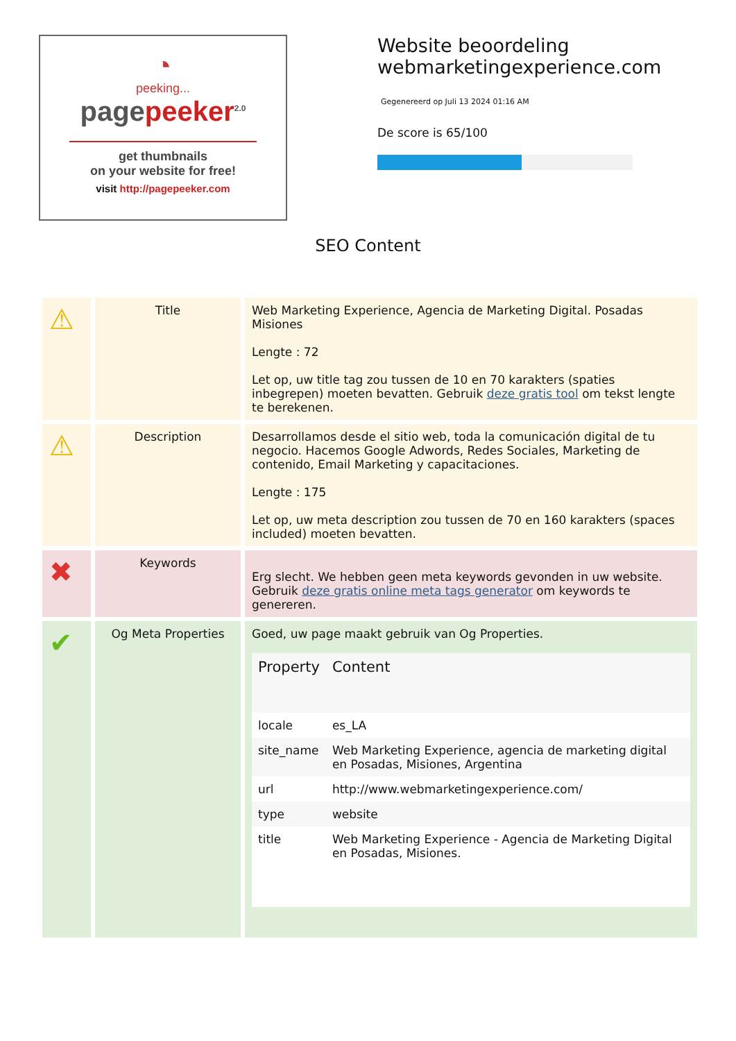◔
peeking...
pagepeeker<sup>2.0</sup>
get thumbnails
on your website for free!
visit http://pagepeeker.com
Website beoordeling
webmarketingexperience.com
Gegenereerd op Juli 13 2024 01:16 AM
De score is 65/100
SEO Content
| ⚠ | Title | Web Marketing Experience, Agencia de Marketing Digital. Posadas Misiones Lengte : 72 Let op, uw title tag zou tussen de 10 en 70 karakters (spaties inbegrepen) moeten bevatten. Gebruik deze gratis tool om tekst lengte te berekenen. |
| ⚠ | Description | Desarrollamos desde el sitio web, toda la comunicación digital de tu negocio. Hacemos Google Adwords, Redes Sociales, Marketing de contenido, Email Marketing y capacitaciones. Lengte : 175 Let op, uw meta description zou tussen de 70 en 160 karakters (spaces included) moeten bevatten. |
| ✖ | Keywords | Erg slecht. We hebben geen meta keywords gevonden in uw website. Gebruik deze gratis online meta tags generator om keywords te genereren. |
| ✔ | Og Meta Properties | Goed, uw page maakt gebruik van Og Properties. / Property / Content / / --- / --- / / locale / es_LA / / site_name / Web Marketing Experience, agencia de marketing digital en Posadas, Misiones, Argentina / / url / http://www.webmarketingexperience.com/ / / type / website / / title / Web Marketing Experience - Agencia de Marketing Digital en Posadas, Misiones. / |